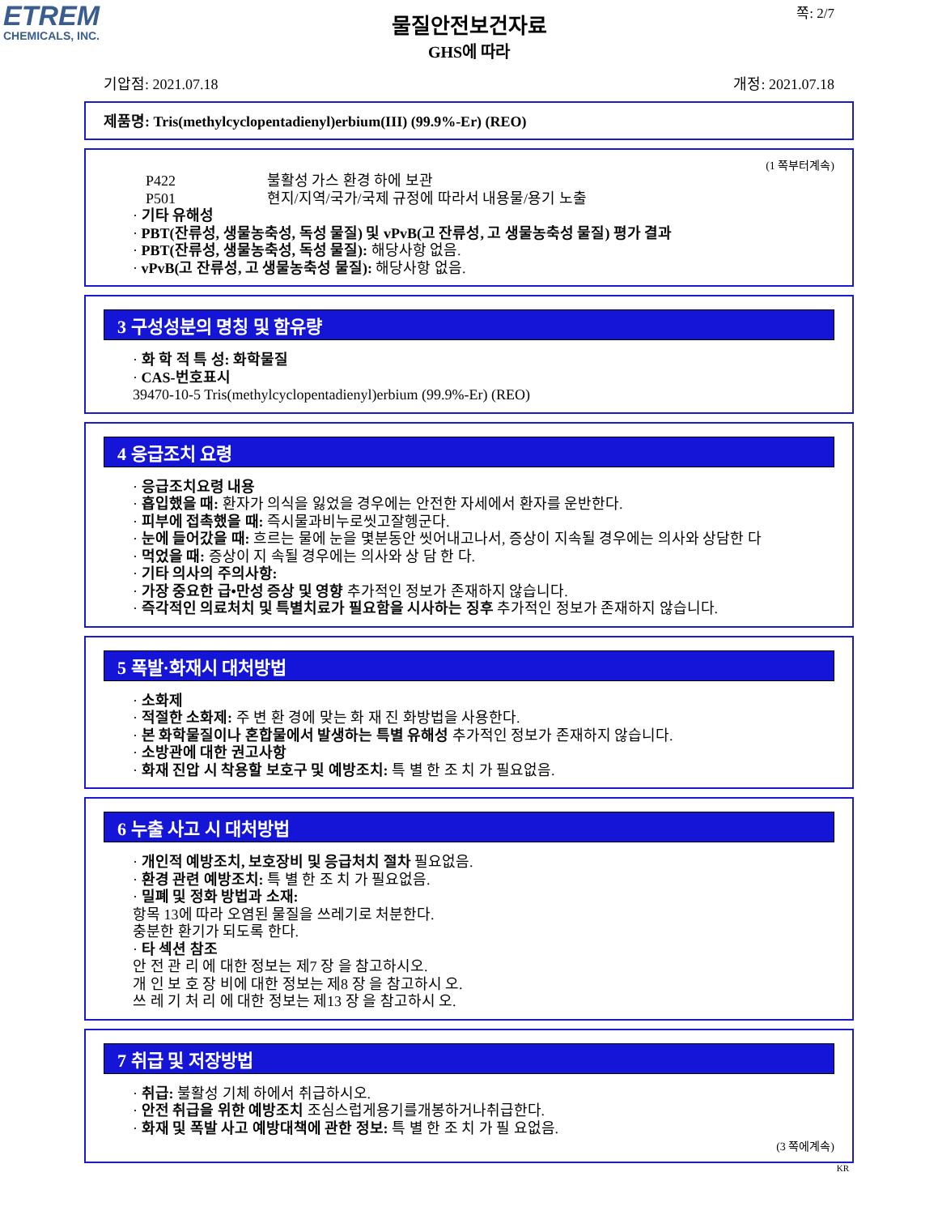ETREM
CHEMICALS, INC.
쪽: 2/7
물질안전보건자료
GHS에 따라
기압점: 2021.07.18 개정: 2021.07.18
제품명: Tris(methylcyclopentadienyl)erbium(III) (99.9%-Er) (REO)
(1 쪽부터계속)
P422 불활성 가스 환경 하에 보관
P501 현지/지역/국가/국제 규정에 따라서 내용물/용기 노출
· 기타 유해성
· PBT(잔류성, 생물농축성, 독성 물질) 및 vPvB(고 잔류성, 고 생물농축성 물질) 평가 결과
· PBT(잔류성, 생물농축성, 독성 물질): 해당사항 없음.
· vPvB(고 잔류성, 고 생물농축성 물질): 해당사항 없음.
3 구성성분의 명칭 및 함유량
· 화 학 적 특 성: 화학물질
· CAS-번호표시
39470-10-5 Tris(methylcyclopentadienyl)erbium (99.9%-Er) (REO)
4 응급조치 요령
· 응급조치요령 내용
· 흡입했을 때: 환자가 의식을 잃었을 경우에는 안전한 자세에서 환자를 운반한다.
· 피부에 접촉했을 때: 즉시물과비누로씻고잘헹군다.
· 눈에 들어갔을 때: 흐르는 물에 눈을 몇분동안 씻어내고나서, 증상이 지속될 경우에는 의사와 상담한 다
· 먹었을 때: 증상이 지 속될 경우에는 의사와 상 담 한 다.
· 기타 의사의 주의사항:
· 가장 중요한 급•만성 증상 및 영향 추가적인 정보가 존재하지 않습니다.
· 즉각적인 의료처치 및 특별치료가 필요함을 시사하는 징후 추가적인 정보가 존재하지 않습니다.
5 폭발·화재시 대처방법
· 소화제
· 적절한 소화제: 주 변 환 경에 맞는 화 재 진 화방법을 사용한다.
· 본 화학물질이나 혼합물에서 발생하는 특별 유해성 추가적인 정보가 존재하지 않습니다.
· 소방관에 대한 권고사항
· 화재 진압 시 착용할 보호구 및 예방조치: 특 별 한 조 치 가 필요없음.
6 누출 사고 시 대처방법
· 개인적 예방조치, 보호장비 및 응급처치 절차 필요없음.
· 환경 관련 예방조치: 특 별 한 조 치 가 필요없음.
· 밀폐 및 정화 방법과 소재:
항목 13에 따라 오염된 물질을 쓰레기로 처분한다.
충분한 환기가 되도록 한다.
· 타 섹션 참조
안 전 관 리 에 대한 정보는 제7 장 을 참고하시오.
개 인 보 호 장 비에 대한 정보는 제8 장 을 참고하시 오.
쓰 레 기 처 리 에 대한 정보는 제13 장 을 참고하시 오.
7 취급 및 저장방법
· 취급: 불활성 기체 하에서 취급하시오.
· 안전 취급을 위한 예방조치 조심스럽게용기를개봉하거나취급한다.
· 화재 및 폭발 사고 예방대책에 관한 정보: 특 별 한 조 치 가 필 요없음.
(3 쪽에계속)
KR